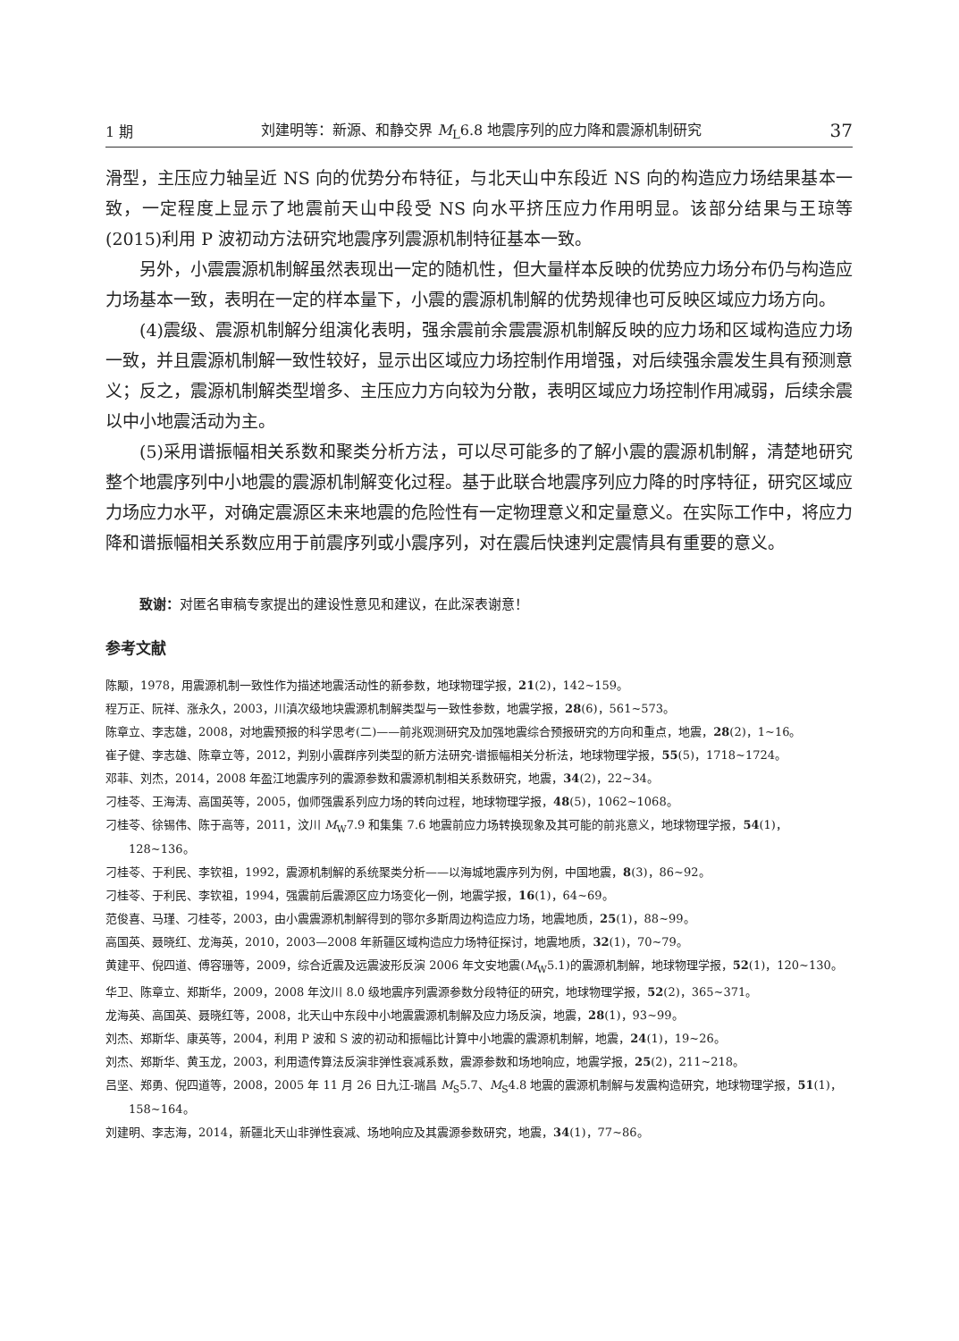1 期 刘建明等：新源、和静交界 M<sub>L</sub>6.8 地震序列的应力降和震源机制研究 37
滑型，主压应力轴呈近 NS 向的优势分布特征，与北天山中东段近 NS 向的构造应力场结果基本一致，一定程度上显示了地震前天山中段受 NS 向水平挤压应力作用明显。该部分结果与王琼等(2015)利用 P 波初动方法研究地震序列震源机制特征基本一致。
另外，小震震源机制解虽然表现出一定的随机性，但大量样本反映的优势应力场分布仍与构造应力场基本一致，表明在一定的样本量下，小震的震源机制解的优势规律也可反映区域应力场方向。
(4)震级、震源机制解分组演化表明，强余震前余震震源机制解反映的应力场和区域构造应力场一致，并且震源机制解一致性较好，显示出区域应力场控制作用增强，对后续强余震发生具有预测意义；反之，震源机制解类型增多、主压应力方向较为分散，表明区域应力场控制作用减弱，后续余震以中小地震活动为主。
(5)采用谱振幅相关系数和聚类分析方法，可以尽可能多的了解小震的震源机制解，清楚地研究整个地震序列中小地震的震源机制解变化过程。基于此联合地震序列应力降的时序特征，研究区域应力场应力水平，对确定震源区未来地震的危险性有一定物理意义和定量意义。在实际工作中，将应力降和谱振幅相关系数应用于前震序列或小震序列，对在震后快速判定震情具有重要的意义。
致谢：对匿名审稿专家提出的建设性意见和建议，在此深表谢意！
参考文献
陈颙，1978，用震源机制一致性作为描述地震活动性的新参数，地球物理学报，21(2)，142~159。
程万正、阮祥、涨永久，2003，川滇次级地块震源机制解类型与一致性参数，地震学报，28(6)，561~573。
陈章立、李志雄，2008，对地震预报的科学思考(二)——前兆观测研究及加强地震综合预报研究的方向和重点，地震，28(2)，1~16。
崔子健、李志雄、陈章立等，2012，判别小震群序列类型的新方法研究-谱振幅相关分析法，地球物理学报，55(5)，1718~1724。
邓菲、刘杰，2014，2008 年盈江地震序列的震源参数和震源机制相关系数研究，地震，34(2)，22~34。
刁桂苓、王海涛、高国英等，2005，伽师强震系列应力场的转向过程，地球物理学报，48(5)，1062~1068。
刁桂苓、徐锡伟、陈于高等，2011，汶川 M<sub>W</sub>7.9 和集集 7.6 地震前应力场转换现象及其可能的前兆意义，地球物理学报，54(1)，128~136。
刁桂苓、于利民、李钦祖，1992，震源机制解的系统聚类分析——以海城地震序列为例，中国地震，8(3)，86~92。
刁桂苓、于利民、李钦祖，1994，强震前后震源区应力场变化一例，地震学报，16(1)，64~69。
范俊喜、马瑾、刁桂苓，2003，由小震震源机制解得到的鄂尔多斯周边构造应力场，地震地质，25(1)，88~99。
高国英、聂晓红、龙海英，2010，2003—2008 年新疆区域构造应力场特征探讨，地震地质，32(1)，70~79。
黄建平、倪四道、傅容珊等，2009，综合近震及远震波形反演 2006 年文安地震(M<sub>W</sub>5.1)的震源机制解，地球物理学报，52(1)，120~130。
华卫、陈章立、郑斯华，2009，2008 年汶川 8.0 级地震序列震源参数分段特征的研究，地球物理学报，52(2)，365~371。
龙海英、高国英、聂晓红等，2008，北天山中东段中小地震震源机制解及应力场反演，地震，28(1)，93~99。
刘杰、郑斯华、康英等，2004，利用 P 波和 S 波的初动和振幅比计算中小地震的震源机制解，地震，24(1)，19~26。
刘杰、郑斯华、黄玉龙，2003，利用遗传算法反演非弹性衰减系数，震源参数和场地响应，地震学报，25(2)，211~218。
吕坚、郑勇、倪四道等，2008，2005 年 11 月 26 日九江-瑞昌 M<sub>S</sub>5.7、M<sub>S</sub>4.8 地震的震源机制解与发震构造研究，地球物理学报，51(1)，158~164。
刘建明、李志海，2014，新疆北天山非弹性衰减、场地响应及其震源参数研究，地震，34(1)，77~86。